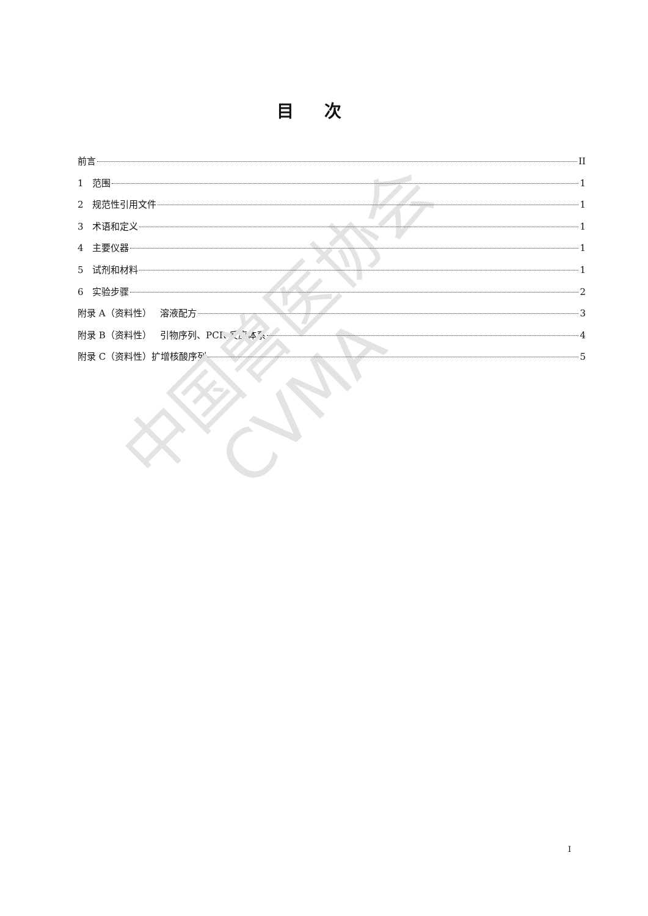中国兽医协会
CVMA
目次
前言 II
1 范围 1
2 规范性引用文件 1
3 术语和定义 1
4 主要仪器 1
5 试剂和材料 1
6 实验步骤 2
附录 A（资料性） 溶液配方 3
附录 B（资料性） 引物序列、PCR 反应体系 4
附录 C（资料性）扩增核酸序列 5
I